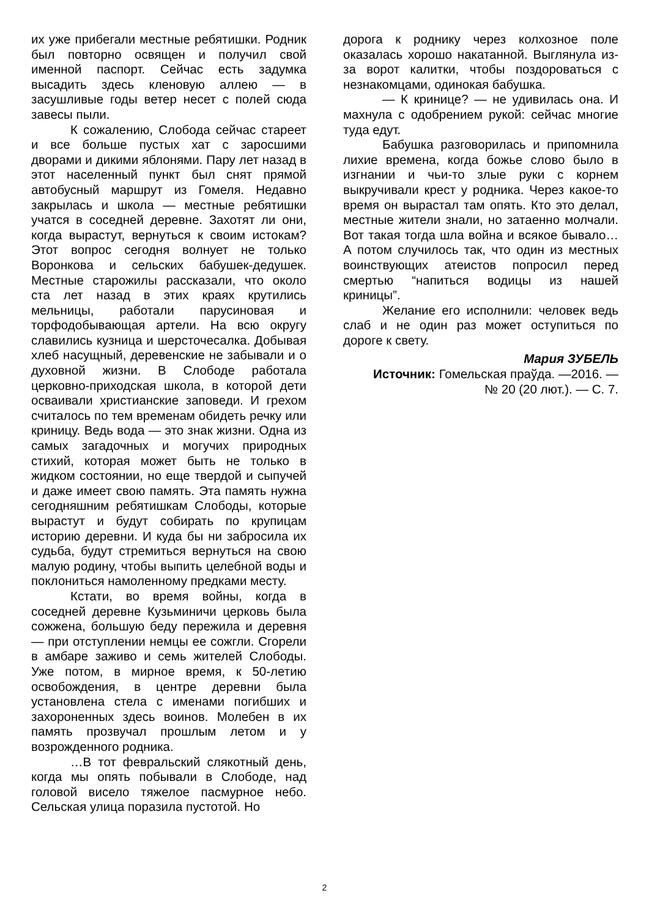их уже прибегали местные ребятишки. Родник был повторно освящен и получил свой именной паспорт. Сейчас есть задумка высадить здесь кленовую аллею — в засушливые годы ветер несет с полей сюда завесы пыли.
К сожалению, Слобода сейчас стареет и все больше пустых хат с заросшими дворами и дикими яблонями. Пару лет назад в этот населенный пункт был снят прямой автобусный маршрут из Гомеля. Недавно закрылась и школа — местные ребятишки учатся в соседней деревне. Захотят ли они, когда вырастут, вернуться к своим истокам? Этот вопрос сегодня волнует не только Воронкова и сельских бабушек-дедушек. Местные старожилы рассказали, что около ста лет назад в этих краях крутились мельницы, работали парусиновая и торфодобывающая артели. На всю округу славились кузница и шерсточесалка. Добывая хлеб насущный, деревенские не забывали и о духовной жизни. В Слободе работала церковно-приходская школа, в которой дети осваивали христианские заповеди. И грехом считалось по тем временам обидеть речку или криницу. Ведь вода — это знак жизни. Одна из самых загадочных и могучих природных стихий, которая может быть не только в жидком состоянии, но еще твердой и сыпучей и даже имеет свою память. Эта память нужна сегодняшним ребятишкам Слободы, которые вырастут и будут собирать по крупицам историю деревни. И куда бы ни забросила их судьба, будут стремиться вернуться на свою малую родину, чтобы выпить целебной воды и поклониться намоленному предками месту.
Кстати, во время войны, когда в соседней деревне Кузьминичи церковь была сожжена, большую беду пережила и деревня — при отступлении немцы ее сожгли. Сгорели в амбаре заживо и семь жителей Слободы. Уже потом, в мирное время, к 50-летию освобождения, в центре деревни была установлена стела с именами погибших и захороненных здесь воинов. Молебен в их память прозвучал прошлым летом и у возрожденного родника.
…В тот февральский слякотный день, когда мы опять побывали в Слободе, над головой висело тяжелое пасмурное небо. Сельская улица поразила пустотой. Но
дорога к роднику через колхозное поле оказалась хорошо накатанной. Выглянула из-за ворот калитки, чтобы поздороваться с незнакомцами, одинокая бабушка.
— К кринице? — не удивилась она. И махнула с одобрением рукой: сейчас многие туда едут.
Бабушка разговорилась и припомнила лихие времена, когда божье слово было в изгнании и чьи-то злые руки с корнем выкручивали крест у родника. Через какое-то время он вырастал там опять. Кто это делал, местные жители знали, но затаенно молчали. Вот такая тогда шла война и всякое бывало… А потом случилось так, что один из местных воинствующих атеистов попросил перед смертью “напиться водицы из нашей криницы”.
Желание его исполнили: человек ведь слаб и не один раз может оступиться по дороге к свету.
Мария ЗУБЕЛЬ
Источник: Гомельская праўда. —2016. —
№ 20 (20 лют.). — С. 7.
2